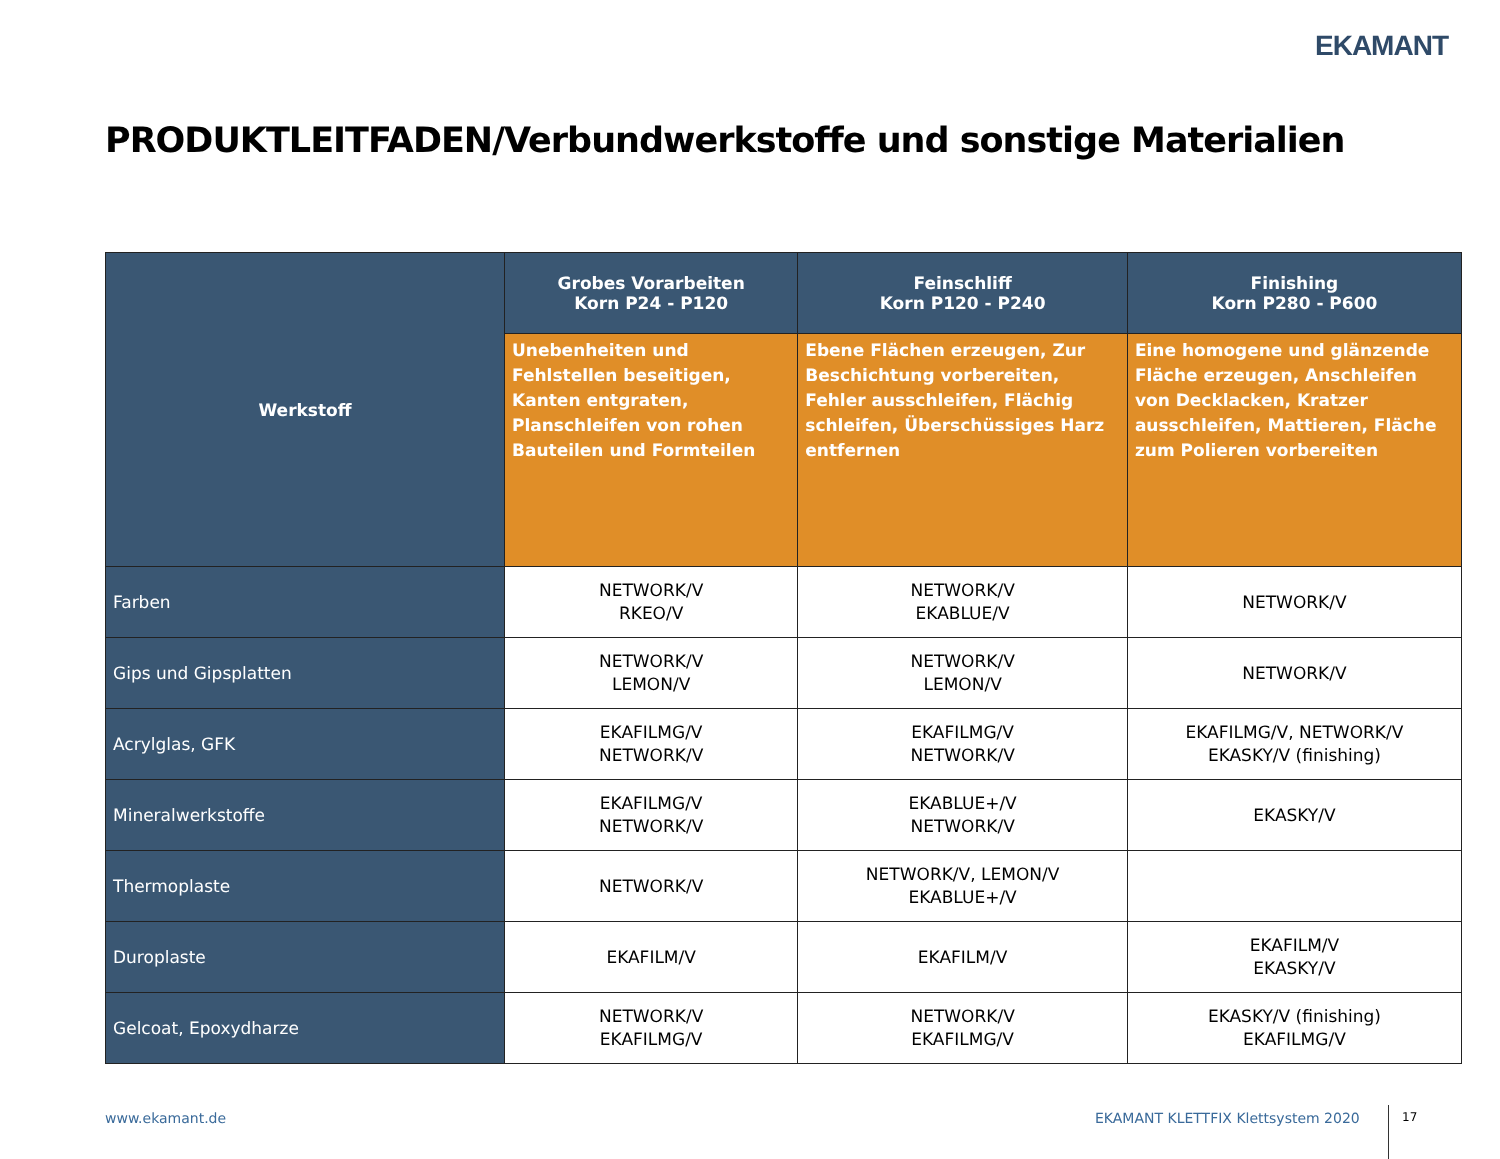EKAMANT
PRODUKTLEITFADEN/Verbundwerkstoffe und sonstige Materialien
| Werkstoff | Grobes Vorarbeiten Korn P24 - P120 | Feinschliff Korn P120 - P240 | Finishing Korn P280 - P600 |
| --- | --- | --- | --- |
| | Unebenheiten und Fehlstellen beseitigen, Kanten entgraten, Planschleifen von rohen Bauteilen und Formteilen | Ebene Flächen erzeugen, Zur Beschichtung vorbereiten, Fehler ausschleifen, Flächig schleifen, Überschüssiges Harz entfernen | Eine homogene und glänzende Fläche erzeugen, Anschleifen von Decklacken, Kratzer ausschleifen, Mattieren, Fläche zum Polieren vorbereiten |
| Farben | NETWORK/V RKEO/V | NETWORK/V EKABLUE/V | NETWORK/V |
| Gips und Gipsplatten | NETWORK/V LEMON/V | NETWORK/V LEMON/V | NETWORK/V |
| Acrylglas, GFK | EKAFILMG/V NETWORK/V | EKAFILMG/V NETWORK/V | EKAFILMG/V, NETWORK/V EKASKY/V (finishing) |
| Mineralwerkstoffe | EKAFILMG/V NETWORK/V | EKABLUE+/V NETWORK/V | EKASKY/V |
| Thermoplaste | NETWORK/V | NETWORK/V, LEMON/V EKABLUE+/V | |
| Duroplaste | EKAFILM/V | EKAFILM/V | EKAFILM/V EKASKY/V |
| Gelcoat, Epoxydharze | NETWORK/V EKAFILMG/V | NETWORK/V EKAFILMG/V | EKASKY/V (finishing) EKAFILMG/V |
www.ekamant.de
EKAMANT KLETTFIX Klettsystem 2020
17